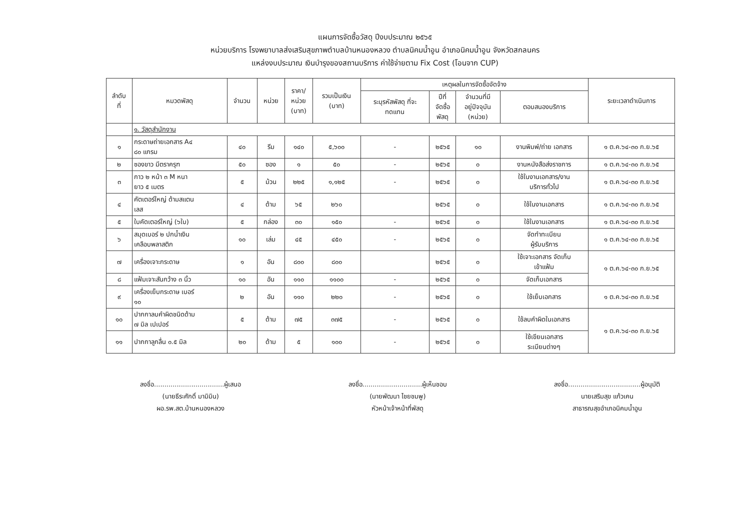แผนการจัดซื้อวัสดุ ปีงบประมาณ ๒๕๖๕
หน่วยบริการ โรงพยาบาลส่งเสริมสุขภาพตำบลบ้านหนองหลวง ตำบลนิคมน้ำอูน อำเภอนิคมน้ำอูน จังหวัดสกลนคร
แหล่งงบประมาณ เงินบำรุงของสถานบริการ ค่าใช้จ่ายตาม Fix Cost (โอนจาก CUP)
| ลำดับ ที่ | หมวดพัสดุ | จำนวน | หน่วย | ราคา/ หน่วย (บาท) | รวมเป็นเงิน (บาท) | เหตุผลในการจัดซื้อจัดจ้าง | | | | ระยะเวลาดำเนินการ |
| --- | --- | --- | --- | --- | --- | --- | --- | --- | --- | --- |
| | | | | | | ระบุรหัสพัสดุ ที่จะ ทดแทน | ปีที่ จัดซื้อ พัสดุ | จำนวนที่มี อยู่ปัจจุบัน (หน่วย) | ตอบสนองบริการ | |
| | ๑. วัสดุสำนักงาน | | | | | | | | | |
| ๑ | กระดาษถ่ายเอกสาร A๔ ๘๐ แกรม | ๔๐ | รีม | ๑๔๐ | ๕,๖๐๐ | - | ๒๕๖๕ | ๑๐ | งานพิมพ์/ถ่าย เอกสาร | ๑ ต.ค.๖๔-๓๐ ก.ย.๖๕ |
| ๒ | ซองขาว มีตราครุฑ | ๕๐ | ซอง | ๑ | ๕๐ | - | ๒๕๖๕ | ๐ | งานหนังสือส่งราชการ | ๑ ต.ค.๖๔-๓๐ ก.ย.๖๕ |
| ๓ | กาว ๒ หน้า ๓ M หนา ยาว ๕ เมตร | ๕ | ม้วน | ๒๒๕ | ๑,๑๒๕ | - | ๒๕๖๕ | ๐ | ใช้ในงานเอกสาร/งาน บริการทั่วไป | ๑ ต.ค.๖๔-๓๐ ก.ย.๖๕ |
| ๔ | คัตเตอร์ใหญ่ ด้ามสแตน เลส | ๔ | ด้าม | ๖๕ | ๒๖๐ | | ๒๕๖๕ | ๐ | ใช้ในงานเอกสาร | ๑ ต.ค.๖๔-๓๐ ก.ย.๖๕ |
| ๕ | ใบคัดเตอร์ใหญ่ (๖ใบ) | ๕ | กล่อง | ๓๐ | ๑๕๐ | - | ๒๕๖๕ | ๐ | ใช้ในงานเอกสาร | ๑ ต.ค.๖๔-๓๐ ก.ย.๖๕ |
| ๖ | สมุดเบอร์ ๒ ปกน้ำเงิน เคลือบพลาสติก | ๑๐ | เล่ม | ๔๕ | ๔๕๐ | - | ๒๕๖๕ | ๐ | จัดทำทะเบียน ผู้รับบริการ | ๑ ต.ค.๖๔-๓๐ ก.ย.๖๕ |
| ๗ | เครื่องเจาะกระดาษ | ๑ | อัน | ๘๐๐ | ๘๐๐ | | ๒๕๖๕ | ๐ | ใช้เจาะเอกสาร จัดเก็บ เข้าแฟ้ม | ๑ ต.ค.๖๔-๓๐ ก.ย.๖๕ |
| ๘ | แฟ้มเจาะสันกว้าง ๓ นิ้ว | ๑๐ | อัน | ๑๑๐ | ๑๑๐๐ | - | ๒๕๖๕ | ๐ | จัดเก็บเอกสาร | |
| ๙ | เครื่องเย็บกระดาษ เบอร์ ๑๐ | ๒ | อัน | ๑๑๐ | ๒๒๐ | - | ๒๕๖๕ | ๐ | ใช้เย็บเอกสาร | ๑ ต.ค.๖๔-๓๐ ก.ย.๖๕ |
| ๑๐ | ปากกาลบคำผิดชนิดด้าม ๗ มิล เปเปอร์ | ๕ | ด้าม | ๗๕ | ๓๗๕ | - | ๒๕๖๕ | ๐ | ใช้ลบคำผิดในเอกสาร | ๑ ต.ค.๖๔-๓๐ ก.ย.๖๕ |
| ๑๑ | ปากกาลูกลื่น ๐.๕ มิล | ๒๐ | ด้าม | ๕ | ๑๐๐ | - | ๒๕๖๕ | ๐ | ใช้เขียนเอกสาร ระเบียนต่างๆ | |
ลงชื่อ..................................ผู้เสนอ
(นายธีระศักดิ์ มามิมิน)
ผอ.รพ.สต.บ้านหนองหลวง
ลงชื่อ.............................ผู้เห็นชอบ
(นายพัฒนา ไชยชมพู)
หัวหน้าเจ้าหน้าที่พัสดุ
ลงชื่อ...................................ผู้อนุมัติ
นายเสริมสุข แก้วเคน
สาธารณสุขอำเภอนิคมน้ำอูน